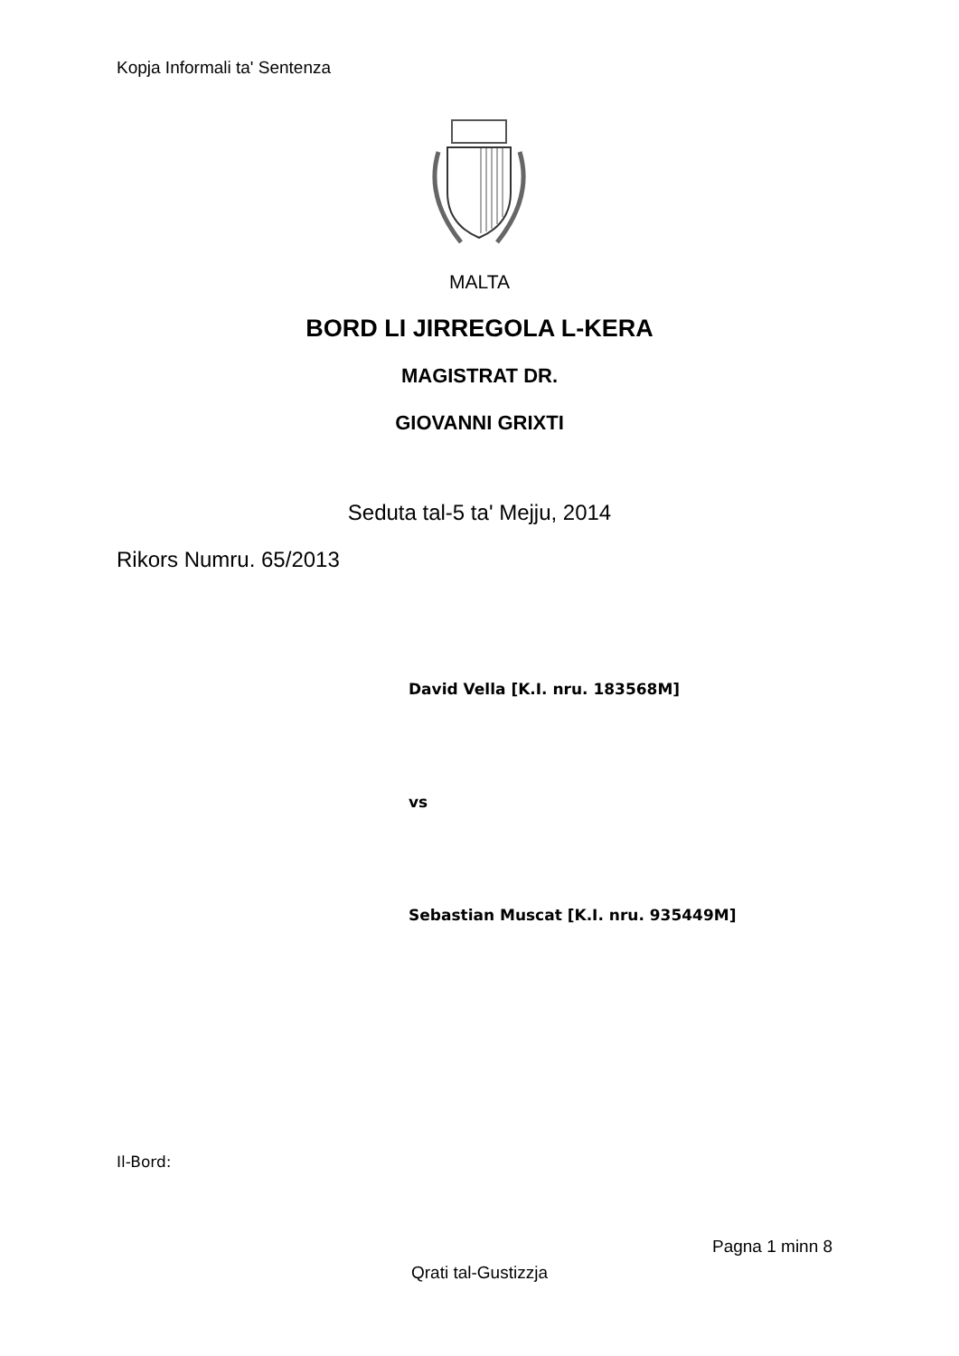Kopja Informali ta' Sentenza
MALTA
BORD LI JIRREGOLA L-KERA
MAGISTRAT DR.
GIOVANNI GRIXTI
Seduta tal-5 ta' Mejju, 2014
Rikors Numru. 65/2013
David Vella [K.I. nru. 183568M]
vs
Sebastian Muscat [K.I. nru. 935449M]
Il-Bord:
Pagna 1 minn 8
Qrati tal-Gustizzja